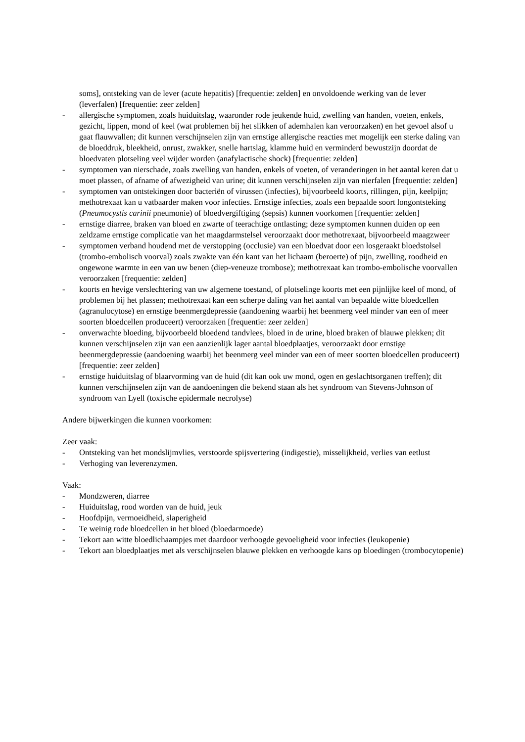soms], ontsteking van de lever (acute hepatitis) [frequentie: zelden] en onvoldoende werking van de lever (leverfalen) [frequentie: zeer zelden]
- allergische symptomen, zoals huiduitslag, waaronder rode jeukende huid, zwelling van handen, voeten, enkels, gezicht, lippen, mond of keel (wat problemen bij het slikken of ademhalen kan veroorzaken) en het gevoel alsof u gaat flauwvallen; dit kunnen verschijnselen zijn van ernstige allergische reacties met mogelijk een sterke daling van de bloeddruk, bleekheid, onrust, zwakker, snelle hartslag, klamme huid en verminderd bewustzijn doordat de bloedvaten plotseling veel wijder worden (anafylactische shock) [frequentie: zelden]
- symptomen van nierschade, zoals zwelling van handen, enkels of voeten, of veranderingen in het aantal keren dat u moet plassen, of afname of afwezigheid van urine; dit kunnen verschijnselen zijn van nierfalen [frequentie: zelden]
- symptomen van ontstekingen door bacteriën of virussen (infecties), bijvoorbeeld koorts, rillingen, pijn, keelpijn; methotrexaat kan u vatbaarder maken voor infecties. Ernstige infecties, zoals een bepaalde soort longontsteking (Pneumocystis carinii pneumonie) of bloedvergiftiging (sepsis) kunnen voorkomen [frequentie: zelden]
- ernstige diarree, braken van bloed en zwarte of teerachtige ontlasting; deze symptomen kunnen duiden op een zeldzame ernstige complicatie van het maagdarmstelsel veroorzaakt door methotrexaat, bijvoorbeeld maagzweer
- symptomen verband houdend met de verstopping (occlusie) van een bloedvat door een losgeraakt bloedstolsel (trombo-embolisch voorval) zoals zwakte van één kant van het lichaam (beroerte) of pijn, zwelling, roodheid en ongewone warmte in een van uw benen (diep-veneuze trombose); methotrexaat kan trombo-embolische voorvallen veroorzaken [frequentie: zelden]
- koorts en hevige verslechtering van uw algemene toestand, of plotselinge koorts met een pijnlijke keel of mond, of problemen bij het plassen; methotrexaat kan een scherpe daling van het aantal van bepaalde witte bloedcellen (agranulocytose) en ernstige beenmergdepressie (aandoening waarbij het beenmerg veel minder van een of meer soorten bloedcellen produceert) veroorzaken [frequentie: zeer zelden]
- onverwachte bloeding, bijvoorbeeld bloedend tandvlees, bloed in de urine, bloed braken of blauwe plekken; dit kunnen verschijnselen zijn van een aanzienlijk lager aantal bloedplaatjes, veroorzaakt door ernstige beenmergdepressie (aandoening waarbij het beenmerg veel minder van een of meer soorten bloedcellen produceert) [frequentie: zeer zelden]
- ernstige huiduitslag of blaarvorming van de huid (dit kan ook uw mond, ogen en geslachtsorganen treffen); dit kunnen verschijnselen zijn van de aandoeningen die bekend staan als het syndroom van Stevens-Johnson of syndroom van Lyell (toxische epidermale necrolyse)
Andere bijwerkingen die kunnen voorkomen:
Zeer vaak:
- Ontsteking van het mondslijmvlies, verstoorde spijsvertering (indigestie), misselijkheid, verlies van eetlust
- Verhoging van leverenzymen.
Vaak:
- Mondzweren, diarree
- Huiduitslag, rood worden van de huid, jeuk
- Hoofdpijn, vermoeidheid, slaperigheid
- Te weinig rode bloedcellen in het bloed (bloedarmoede)
- Tekort aan witte bloedlichaampjes met daardoor verhoogde gevoeligheid voor infecties (leukopenie)
- Tekort aan bloedplaatjes met als verschijnselen blauwe plekken en verhoogde kans op bloedingen (trombocytopenie)